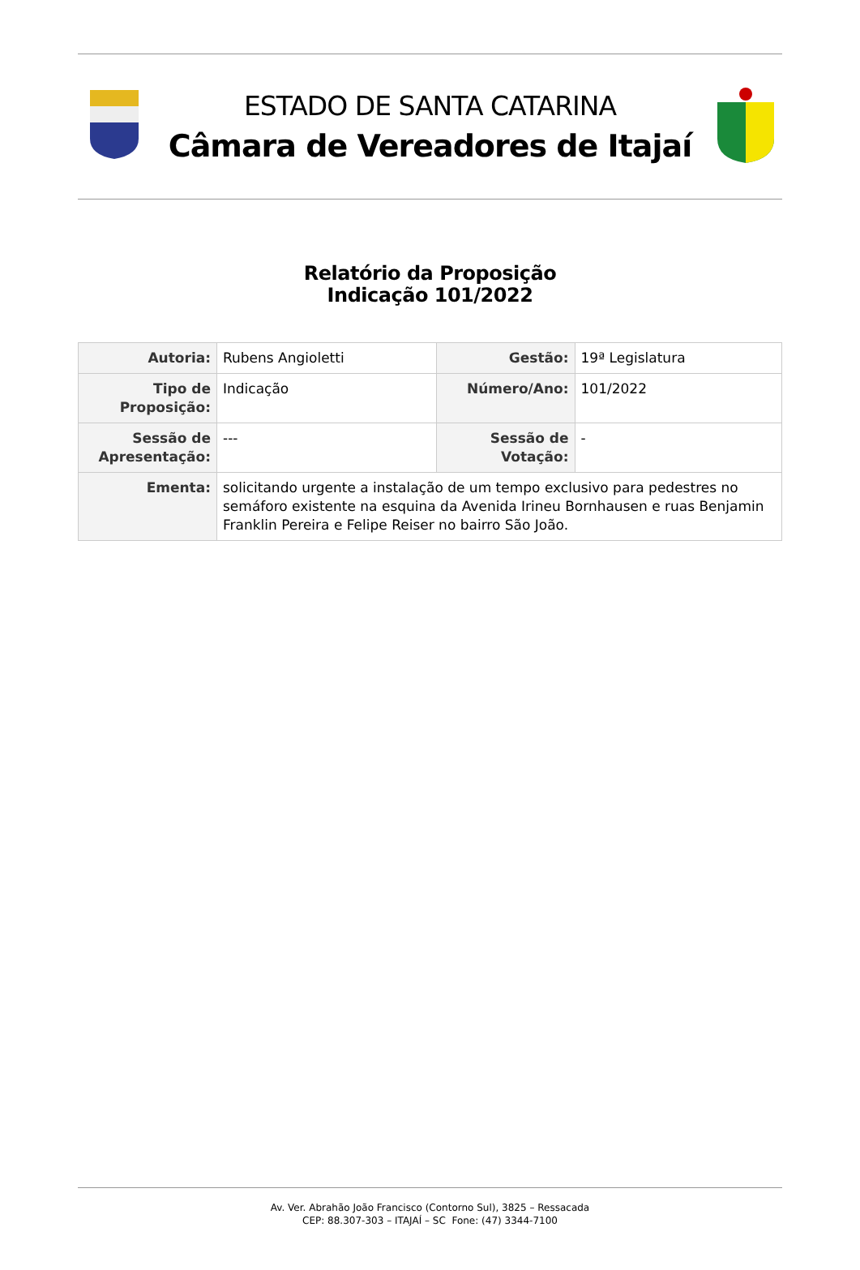ESTADO DE SANTA CATARINA
Câmara de Vereadores de Itajaí
Relatório da Proposição
Indicação 101/2022
| Autoria: | Rubens Angioletti | Gestão: | 19ª Legislatura |
| Tipo de Proposição: | Indicação | Número/Ano: | 101/2022 |
| Sessão de Apresentação: | --- | Sessão de Votação: | - |
| Ementa: | solicitando urgente a instalação de um tempo exclusivo para pedestres no semáforo existente na esquina da Avenida Irineu Bornhausen e ruas Benjamin Franklin Pereira e Felipe Reiser no bairro São João. | | |
Av. Ver. Abrahão João Francisco (Contorno Sul), 3825 – Ressacada
CEP: 88.307-303 – ITAJAÍ – SC Fone: (47) 3344-7100